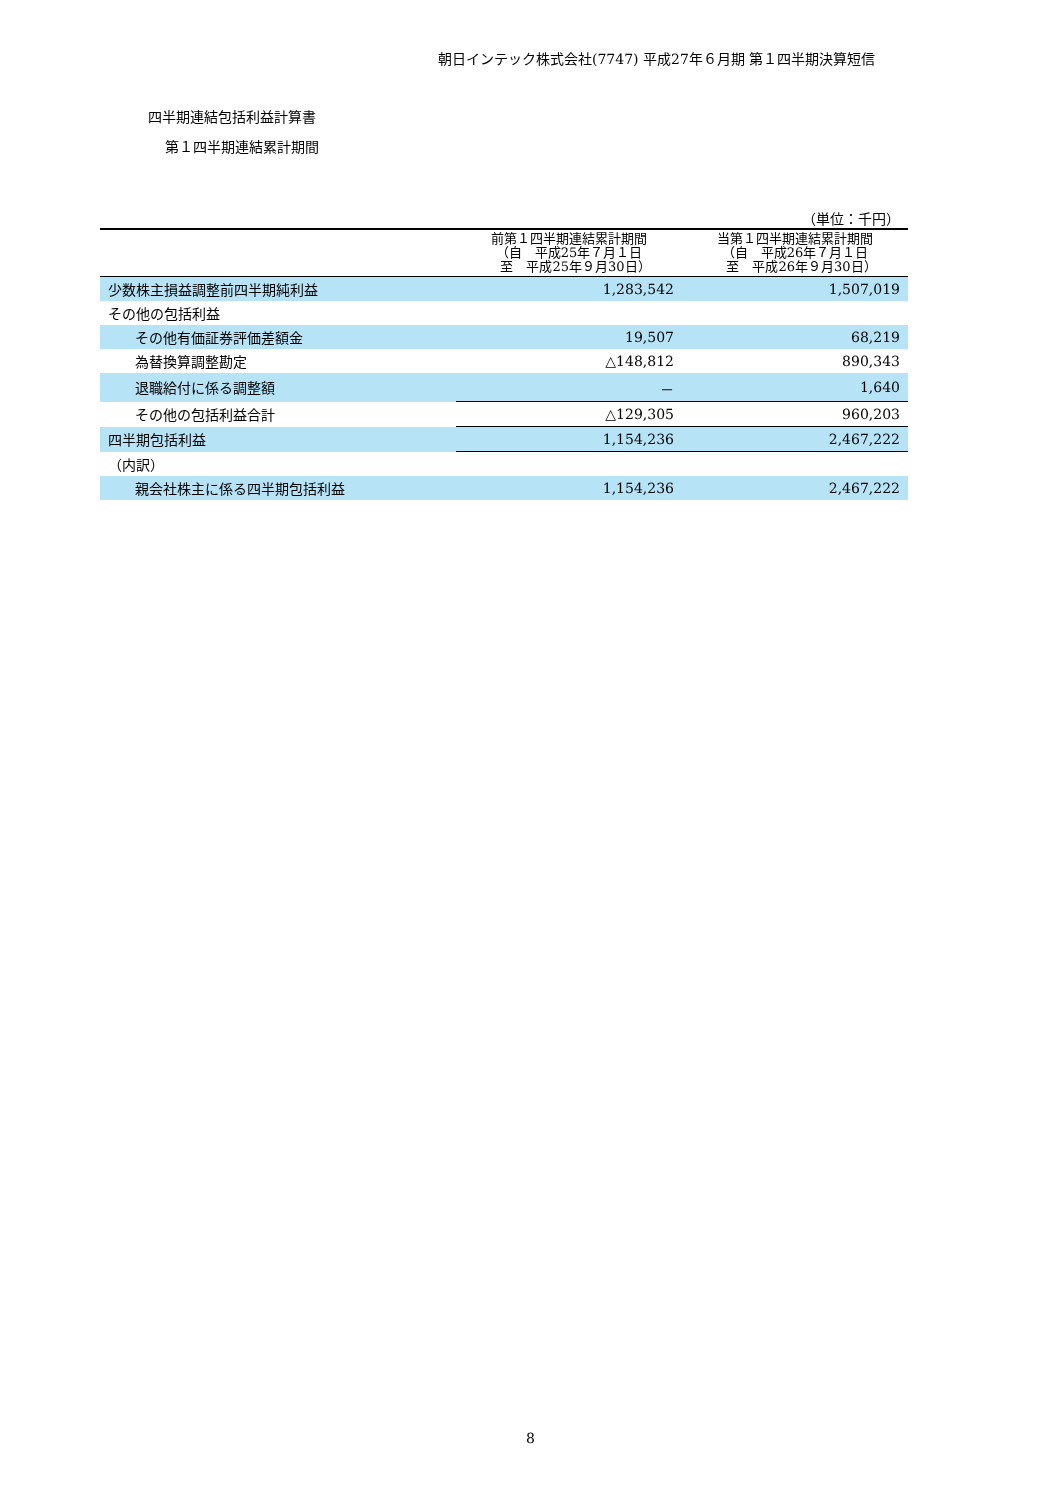朝日インテック株式会社(7747) 平成27年６月期 第１四半期決算短信
四半期連結包括利益計算書
第１四半期連結累計期間
| （単位：千円） | | |
| | 前第１四半期連結累計期間 （自 平成25年７月１日 至 平成25年９月30日） | 当第１四半期連結累計期間 （自 平成26年７月１日 至 平成26年９月30日） |
| 少数株主損益調整前四半期純利益 | 1,283,542 | 1,507,019 |
| その他の包括利益 | | |
| その他有価証券評価差額金 | 19,507 | 68,219 |
| 為替換算調整勘定 | △148,812 | 890,343 |
| 退職給付に係る調整額 | － | 1,640 |
| その他の包括利益合計 | △129,305 | 960,203 |
| 四半期包括利益 | 1,154,236 | 2,467,222 |
| （内訳） | | |
| 親会社株主に係る四半期包括利益 | 1,154,236 | 2,467,222 |
8